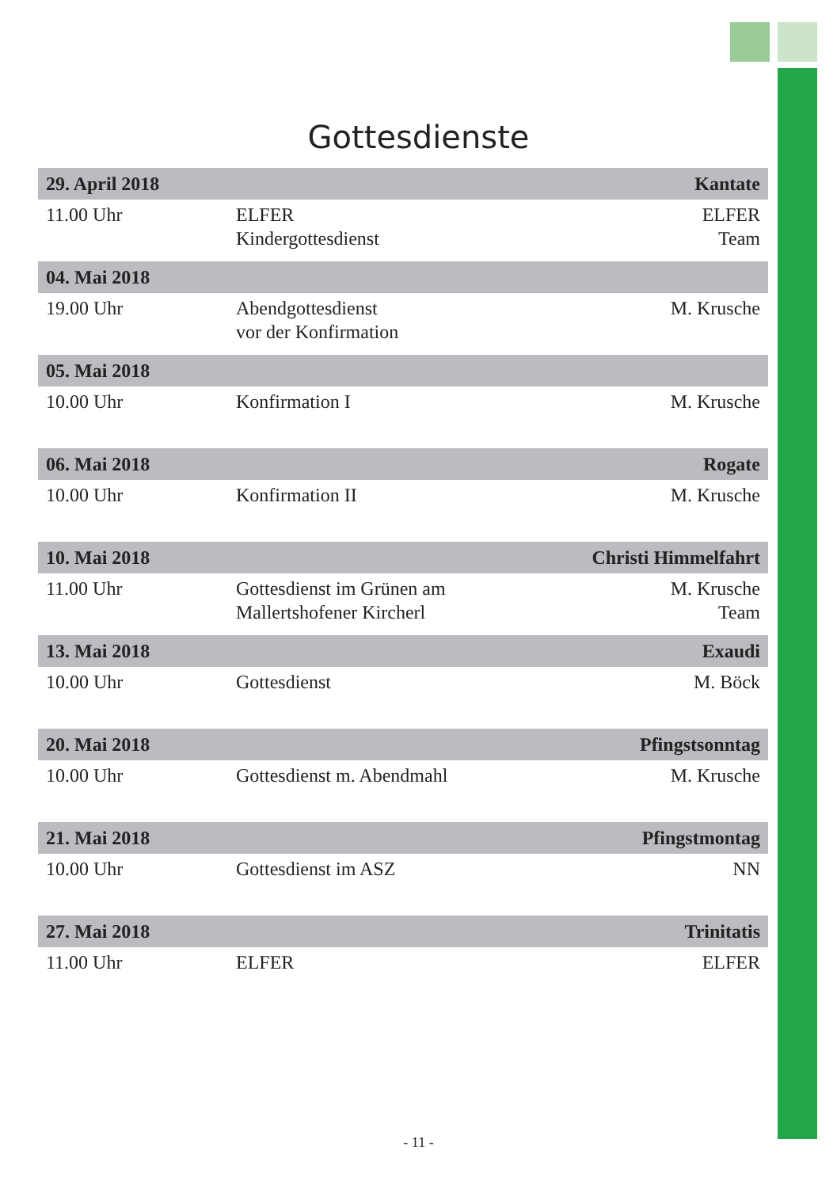Gottesdienste
| 29. April 2018 | | Kantate |
| --- | --- | --- |
| 11.00 Uhr | ELFER Kindergottesdienst | ELFER Team |
| 04. Mai 2018 | | |
| 19.00 Uhr | Abendgottesdienst vor der Konfirmation | M. Krusche |
| 05. Mai 2018 | | |
| 10.00 Uhr | Konfirmation I | M. Krusche |
| 06. Mai 2018 | | Rogate |
| 10.00 Uhr | Konfirmation II | M. Krusche |
| 10. Mai 2018 | | Christi Himmelfahrt |
| 11.00 Uhr | Gottesdienst im Grünen am Mallertshofener Kircherl | M. Krusche Team |
| 13. Mai 2018 | | Exaudi |
| 10.00 Uhr | Gottesdienst | M. Böck |
| 20. Mai 2018 | | Pfingstsonntag |
| 10.00 Uhr | Gottesdienst m. Abendmahl | M. Krusche |
| 21. Mai 2018 | | Pfingstmontag |
| 10.00 Uhr | Gottesdienst im ASZ | NN |
| 27. Mai 2018 | | Trinitatis |
| 11.00 Uhr | ELFER | ELFER |
- 11 -